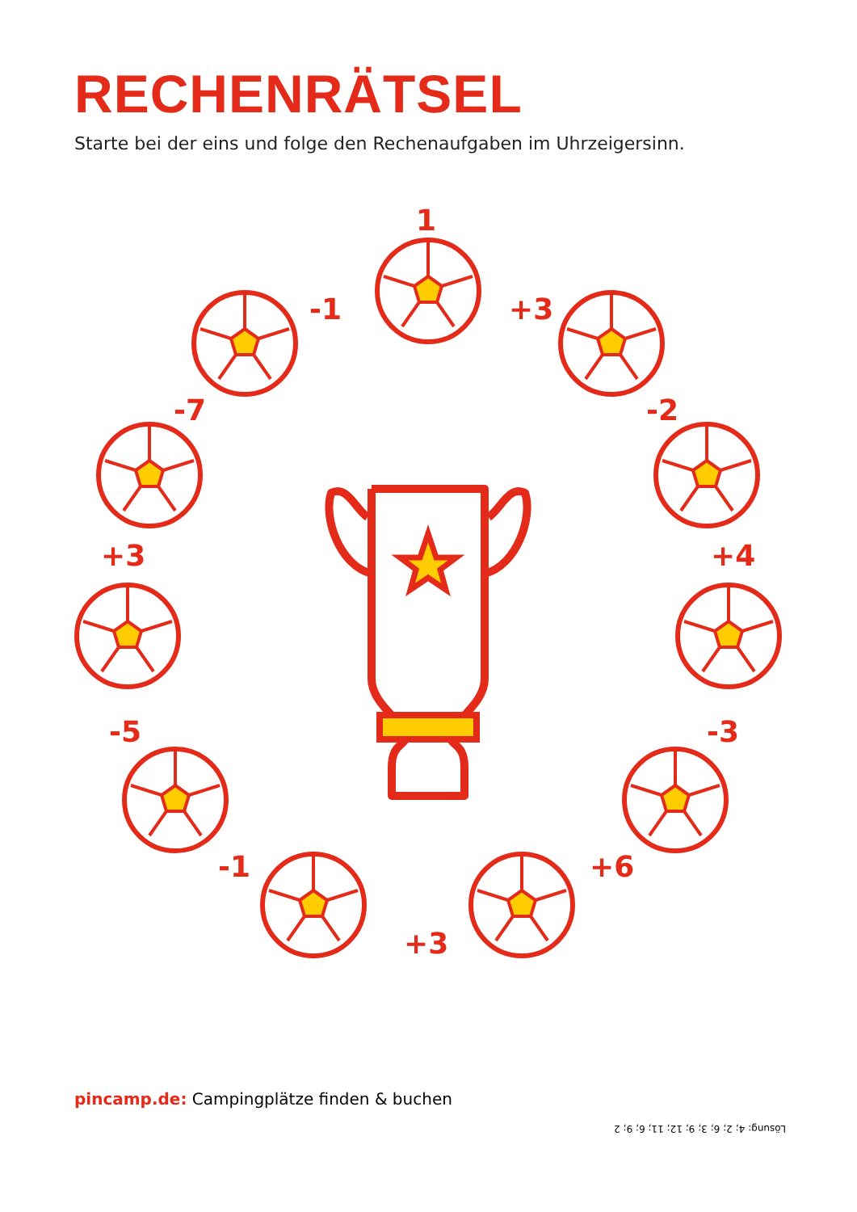RECHENRÄTSEL
Starte bei der eins und folge den Rechenaufgaben im Uhrzeigersinn.
1
+3
-2
+4
-3
+6
+3
-1
-5
+3
-7
-1
pincamp.de: Campingplätze finden & buchen
Lösung: 4; 2; 6; 3; 9; 12; 11; 6; 9; 2